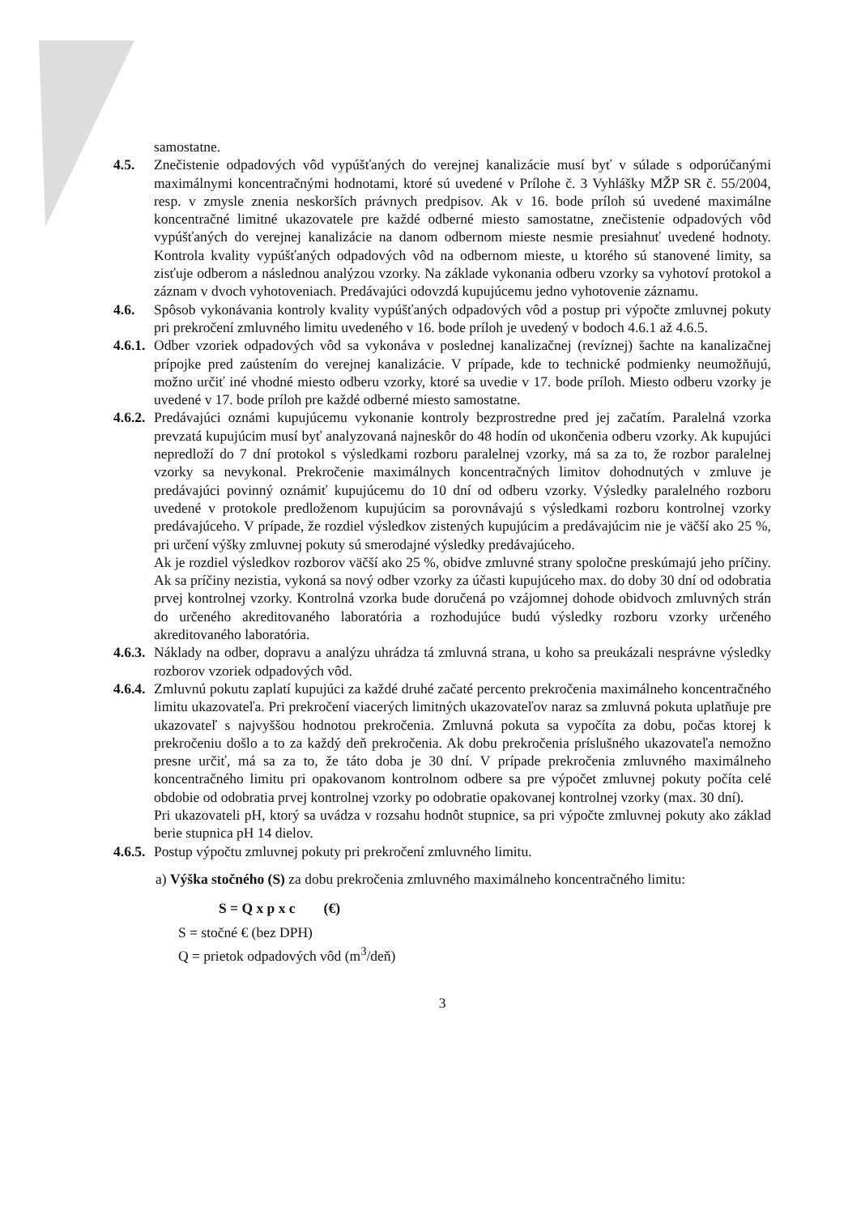samostatne.
4.5. Znečistenie odpadových vôd vypúšťaných do verejnej kanalizácie musí byť v súlade s odporúčanými maximálnymi koncentračnými hodnotami, ktoré sú uvedené v Prílohe č. 3 Vyhlášky MŽP SR č. 55/2004, resp. v zmysle znenia neskorších právnych predpisov. Ak v 16. bode príloh sú uvedené maximálne koncentračné limitné ukazovatele pre každé odberné miesto samostatne, znečistenie odpadových vôd vypúšťaných do verejnej kanalizácie na danom odbernom mieste nesmie presiahnuť uvedené hodnoty. Kontrola kvality vypúšťaných odpadových vôd na odbernom mieste, u ktorého sú stanovené limity, sa zisťuje odberom a následnou analýzou vzorky. Na základe vykonania odberu vzorky sa vyhotoví protokol a záznam v dvoch vyhotoveniach. Predávajúci odovzdá kupujúcemu jedno vyhotovenie záznamu.
4.6. Spôsob vykonávania kontroly kvality vypúšťaných odpadových vôd a postup pri výpočte zmluvnej pokuty pri prekročení zmluvného limitu uvedeného v 16. bode príloh je uvedený v bodoch 4.6.1 až 4.6.5.
4.6.1.
Odber vzoriek odpadových vôd sa vykonáva v poslednej kanalizačnej (revíznej) šachte na kanalizačnej prípojke pred zaústením do verejnej kanalizácie. V prípade, kde to technické podmienky neumožňujú, možno určiť iné vhodné miesto odberu vzorky, ktoré sa uvedie v 17. bode príloh. Miesto odberu vzorky je uvedené v 17. bode príloh pre každé odberné miesto samostatne.
4.6.2.
Predávajúci oznámi kupujúcemu vykonanie kontroly bezprostredne pred jej začatím. Paralelná vzorka prevzatá kupujúcim musí byť analyzovaná najneskôr do 48 hodín od ukončenia odberu vzorky. Ak kupujúci nepredloží do 7 dní protokol s výsledkami rozboru paralelnej vzorky, má sa za to, že rozbor paralelnej vzorky sa nevykonal. Prekročenie maximálnych koncentračných limitov dohodnutých v zmluve je predávajúci povinný oznámiť kupujúcemu do 10 dní od odberu vzorky. Výsledky paralelného rozboru uvedené v protokole predloženom kupujúcim sa porovnávajú s výsledkami rozboru kontrolnej vzorky predávajúceho. V prípade, že rozdiel výsledkov zistených kupujúcim a predávajúcim nie je väčší ako 25 %, pri určení výšky zmluvnej pokuty sú smerodajné výsledky predávajúceho.
Ak je rozdiel výsledkov rozborov väčší ako 25 %, obidve zmluvné strany spoločne preskúmajú jeho príčiny. Ak sa príčiny nezistia, vykoná sa nový odber vzorky za účasti kupujúceho max. do doby 30 dní od odobratia prvej kontrolnej vzorky. Kontrolná vzorka bude doručená po vzájomnej dohode obidvoch zmluvných strán do určeného akreditovaného laboratória a rozhodujúce budú výsledky rozboru vzorky určeného akreditovaného laboratória.
4.6.3.
Náklady na odber, dopravu a analýzu uhrádza tá zmluvná strana, u koho sa preukázali nesprávne výsledky rozborov vzoriek odpadových vôd.
4.6.4.
Zmluvnú pokutu zaplatí kupujúci za každé druhé začaté percento prekročenia maximálneho koncentračného limitu ukazovateľa. Pri prekročení viacerých limitných ukazovateľov naraz sa zmluvná pokuta uplatňuje pre ukazovateľ s najvyššou hodnotou prekročenia. Zmluvná pokuta sa vypočíta za dobu, počas ktorej k prekročeniu došlo a to za každý deň prekročenia. Ak dobu prekročenia príslušného ukazovateľa nemožno presne určiť, má sa za to, že táto doba je 30 dní. V prípade prekročenia zmluvného maximálneho koncentračného limitu pri opakovanom kontrolnom odbere sa pre výpočet zmluvnej pokuty počíta celé obdobie od odobratia prvej kontrolnej vzorky po odobratie opakovanej kontrolnej vzorky (max. 30 dní).
Pri ukazovateli pH, ktorý sa uvádza v rozsahu hodnôt stupnice, sa pri výpočte zmluvnej pokuty ako základ berie stupnica pH 14 dielov.
4.6.5.
Postup výpočtu zmluvnej pokuty pri prekročení zmluvného limitu.
a) Výška stočného (S) za dobu prekročenia zmluvného maximálneho koncentračného limitu:
S = Q x p x c (€)
S = stočné € (bez DPH)
Q = prietok odpadových vôd (m<sup>3</sup>/deň)
3